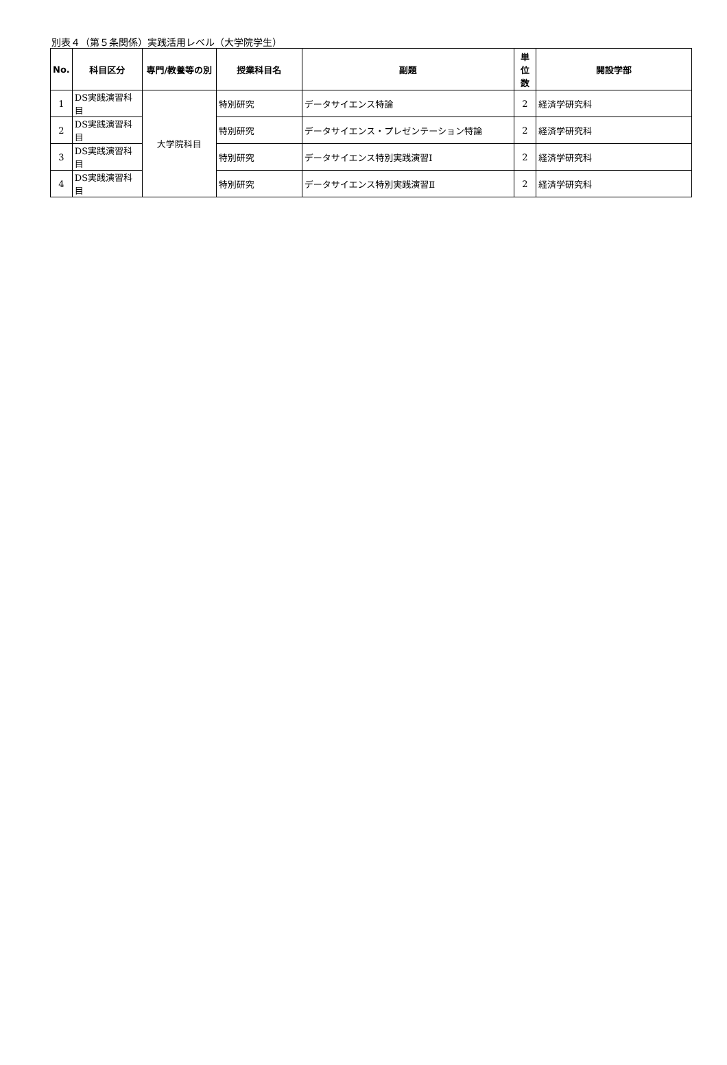別表４（第５条関係）実践活用レベル（大学院学生）
| No. | 科目区分 | 専門/教養等の別 | 授業科目名 | 副題 | 単 位 数 | 開設学部 |
| --- | --- | --- | --- | --- | --- | --- |
| 1 | DS実践演習科目 | 大学院科目 | 特別研究 | データサイエンス特論 | 2 | 経済学研究科 |
| 2 | DS実践演習科目 | | 特別研究 | データサイエンス・プレゼンテーション特論 | 2 | 経済学研究科 |
| 3 | DS実践演習科目 | | 特別研究 | データサイエンス特別実践演習Ⅰ | 2 | 経済学研究科 |
| 4 | DS実践演習科目 | | 特別研究 | データサイエンス特別実践演習Ⅱ | 2 | 経済学研究科 |